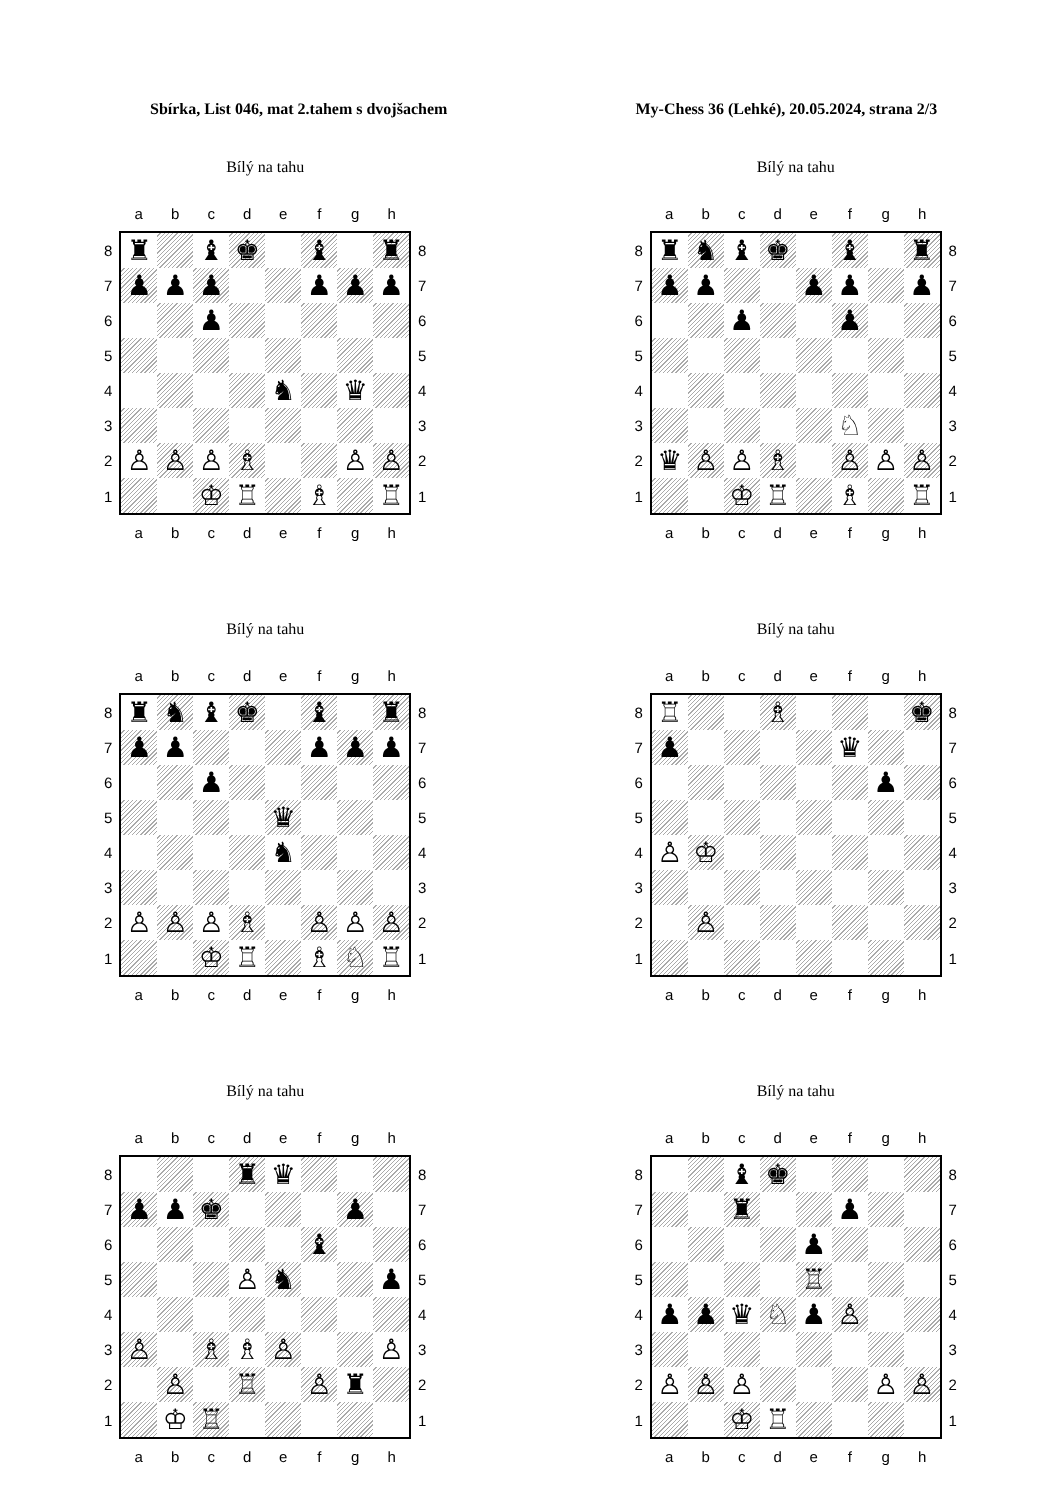Sbírka, List 046, mat 2.tahem s dvojšachem
My-Chess 36 (Lehké), 20.05.2024, strana 2/3
Bílý na tahu
| | a | b | c | d | e | f | g | h | |
| 8 | ♜ | | ♝ | ♚ | | ♝ | | ♜ | 8 |
| 7 | ♟ | ♟ | ♟ | | | ♟ | ♟ | ♟ | 7 |
| 6 | | | ♟ | | | | | | 6 |
| 5 | | | | | | | | | 5 |
| 4 | | | | | ♞ | | ♛ | | 4 |
| 3 | | | | | | | | | 3 |
| 2 | ♙ | ♙ | ♙ | ♗ | | | ♙ | ♙ | 2 |
| 1 | | | ♔ | ♖ | | ♗ | | ♖ | 1 |
| | a | b | c | d | e | f | g | h | |
Bílý na tahu
| | a | b | c | d | e | f | g | h | |
| 8 | ♜ | ♞ | ♝ | ♚ | | ♝ | | ♜ | 8 |
| 7 | ♟ | ♟ | | | ♟ | ♟ | | ♟ | 7 |
| 6 | | | ♟ | | | ♟ | | | 6 |
| 5 | | | | | | | | | 5 |
| 4 | | | | | | | | | 4 |
| 3 | | | | | | ♘ | | | 3 |
| 2 | ♛ | ♙ | ♙ | ♗ | | ♙ | ♙ | ♙ | 2 |
| 1 | | | ♔ | ♖ | | ♗ | | ♖ | 1 |
| | a | b | c | d | e | f | g | h | |
Bílý na tahu
| | a | b | c | d | e | f | g | h | |
| 8 | ♜ | ♞ | ♝ | ♚ | | ♝ | | ♜ | 8 |
| 7 | ♟ | ♟ | | | | ♟ | ♟ | ♟ | 7 |
| 6 | | | ♟ | | | | | | 6 |
| 5 | | | | | ♛ | | | | 5 |
| 4 | | | | | ♞ | | | | 4 |
| 3 | | | | | | | | | 3 |
| 2 | ♙ | ♙ | ♙ | ♗ | | ♙ | ♙ | ♙ | 2 |
| 1 | | | ♔ | ♖ | | ♗ | ♘ | ♖ | 1 |
| | a | b | c | d | e | f | g | h | |
Bílý na tahu
| | a | b | c | d | e | f | g | h | |
| 8 | ♖ | | | ♗ | | | | ♚ | 8 |
| 7 | ♟ | | | | | ♛ | | | 7 |
| 6 | | | | | | | ♟ | | 6 |
| 5 | | | | | | | | | 5 |
| 4 | ♙ | ♔ | | | | | | | 4 |
| 3 | | | | | | | | | 3 |
| 2 | | ♙ | | | | | | | 2 |
| 1 | | | | | | | | | 1 |
| | a | b | c | d | e | f | g | h | |
Bílý na tahu
| | a | b | c | d | e | f | g | h | |
| 8 | | | | ♜ | ♛ | | | | 8 |
| 7 | ♟ | ♟ | ♚ | | | | ♟ | | 7 |
| 6 | | | | | | ♝ | | | 6 |
| 5 | | | | ♙ | ♞ | | | ♟ | 5 |
| 4 | | | | | | | | | 4 |
| 3 | ♙ | | ♗ | ♗ | ♙ | | | ♙ | 3 |
| 2 | | ♙ | | ♖ | | ♙ | ♜ | | 2 |
| 1 | | ♔ | ♖ | | | | | | 1 |
| | a | b | c | d | e | f | g | h | |
Bílý na tahu
| | a | b | c | d | e | f | g | h | |
| 8 | | | ♝ | ♚ | | | | | 8 |
| 7 | | | ♜ | | | ♟ | | | 7 |
| 6 | | | | | ♟ | | | | 6 |
| 5 | | | | | ♖ | | | | 5 |
| 4 | ♟ | ♟ | ♛ | ♘ | ♟ | ♙ | | | 4 |
| 3 | | | | | | | | | 3 |
| 2 | ♙ | ♙ | ♙ | | | | ♙ | ♙ | 2 |
| 1 | | | ♔ | ♖ | | | | | 1 |
| | a | b | c | d | e | f | g | h | |